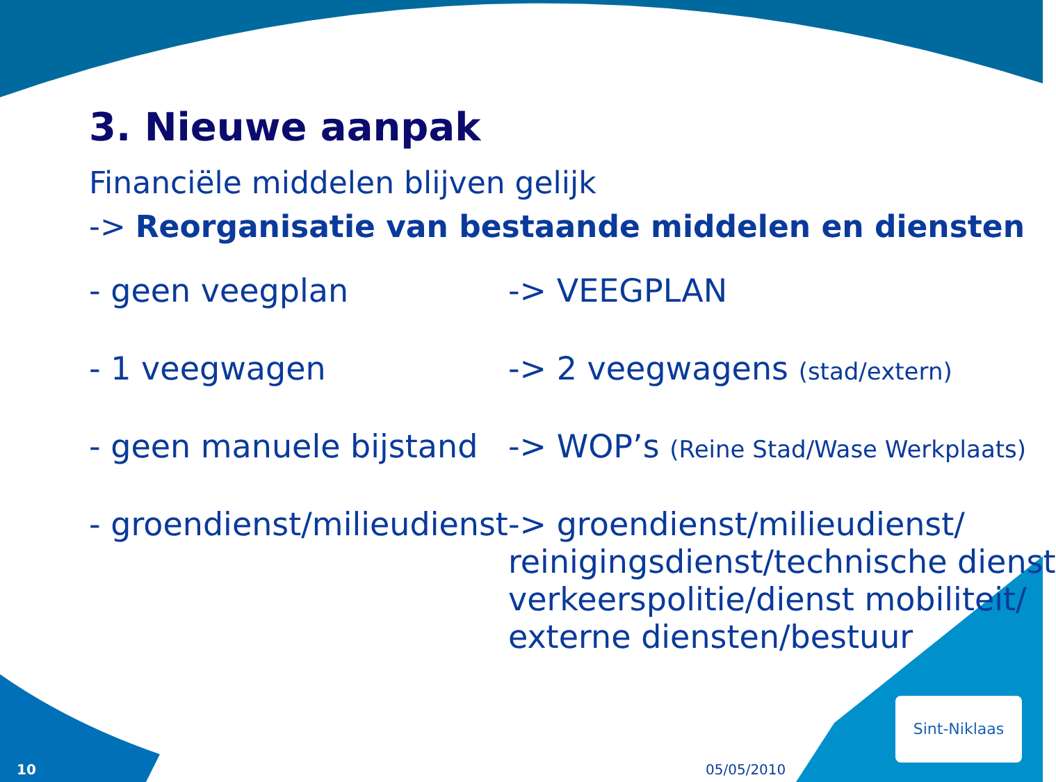3. Nieuwe aanpak
Financiële middelen blijven gelijk
-> Reorganisatie van bestaande middelen en diensten
| - geen veegplan | -> VEEGPLAN |
| - 1 veegwagen | -> 2 veegwagens (stad/extern) |
| - geen manuele bijstand | -> WOP’s (Reine Stad/Wase Werkplaats) |
| - groendienst/milieudienst | -> groendienst/milieudienst/ reinigingsdienst/technische dienst verkeerspolitie/dienst mobiliteit/ externe diensten/bestuur |
10 05/05/2010
Sint-Niklaas